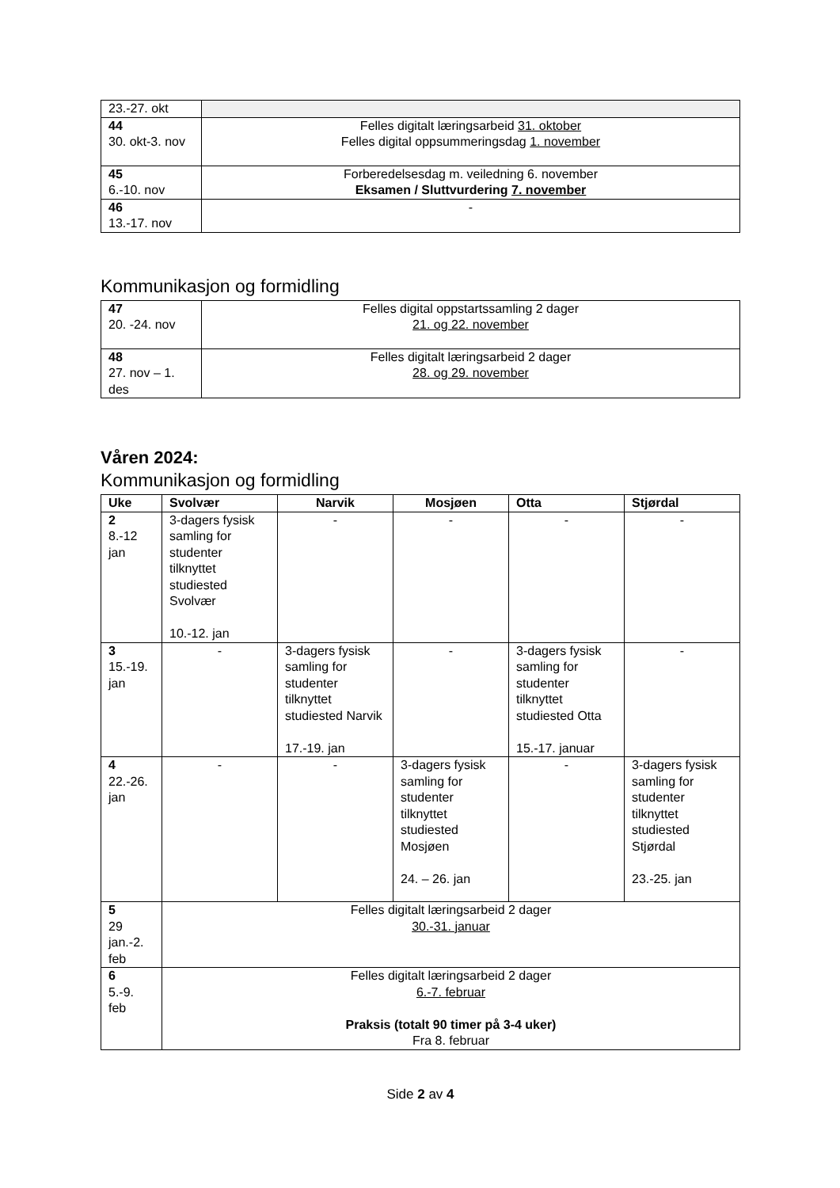| 23.-27. okt | |
| 44 30. okt-3. nov | Felles digitalt læringsarbeid 31. oktober Felles digital oppsummeringsdag 1. november |
| 45 6.-10. nov | Forberedelsesdag m. veiledning 6. november Eksamen / Sluttvurdering 7. november |
| 46 13.-17. nov | - |
Kommunikasjon og formidling
| 47 20. -24. nov | Felles digital oppstartssamling 2 dager 21. og 22. november |
| 48 27. nov – 1. des | Felles digitalt læringsarbeid 2 dager 28. og 29. november |
Våren 2024:
Kommunikasjon og formidling
| Uke | Svolvær | Narvik | Mosjøen | Otta | Stjørdal |
| --- | --- | --- | --- | --- | --- |
| 2 8.-12 jan | 3-dagers fysisk samling for studenter tilknyttet studiested Svolvær 10.-12. jan | - | - | - | - |
| 3 15.-19. jan | - | 3-dagers fysisk samling for studenter tilknyttet studiested Narvik 17.-19. jan | - | 3-dagers fysisk samling for studenter tilknyttet studiested Otta 15.-17. januar | - |
| 4 22.-26. jan | - | - | 3-dagers fysisk samling for studenter tilknyttet studiested Mosjøen 24. – 26. jan | - | 3-dagers fysisk samling for studenter tilknyttet studiested Stjørdal 23.-25. jan |
| 5 29 jan.-2. feb | Felles digitalt læringsarbeid 2 dager 30.-31. januar | | | | |
| 6 5.-9. feb | Felles digitalt læringsarbeid 2 dager 6.-7. februar Praksis (totalt 90 timer på 3-4 uker) Fra 8. februar | | | | |
Side 2 av 4